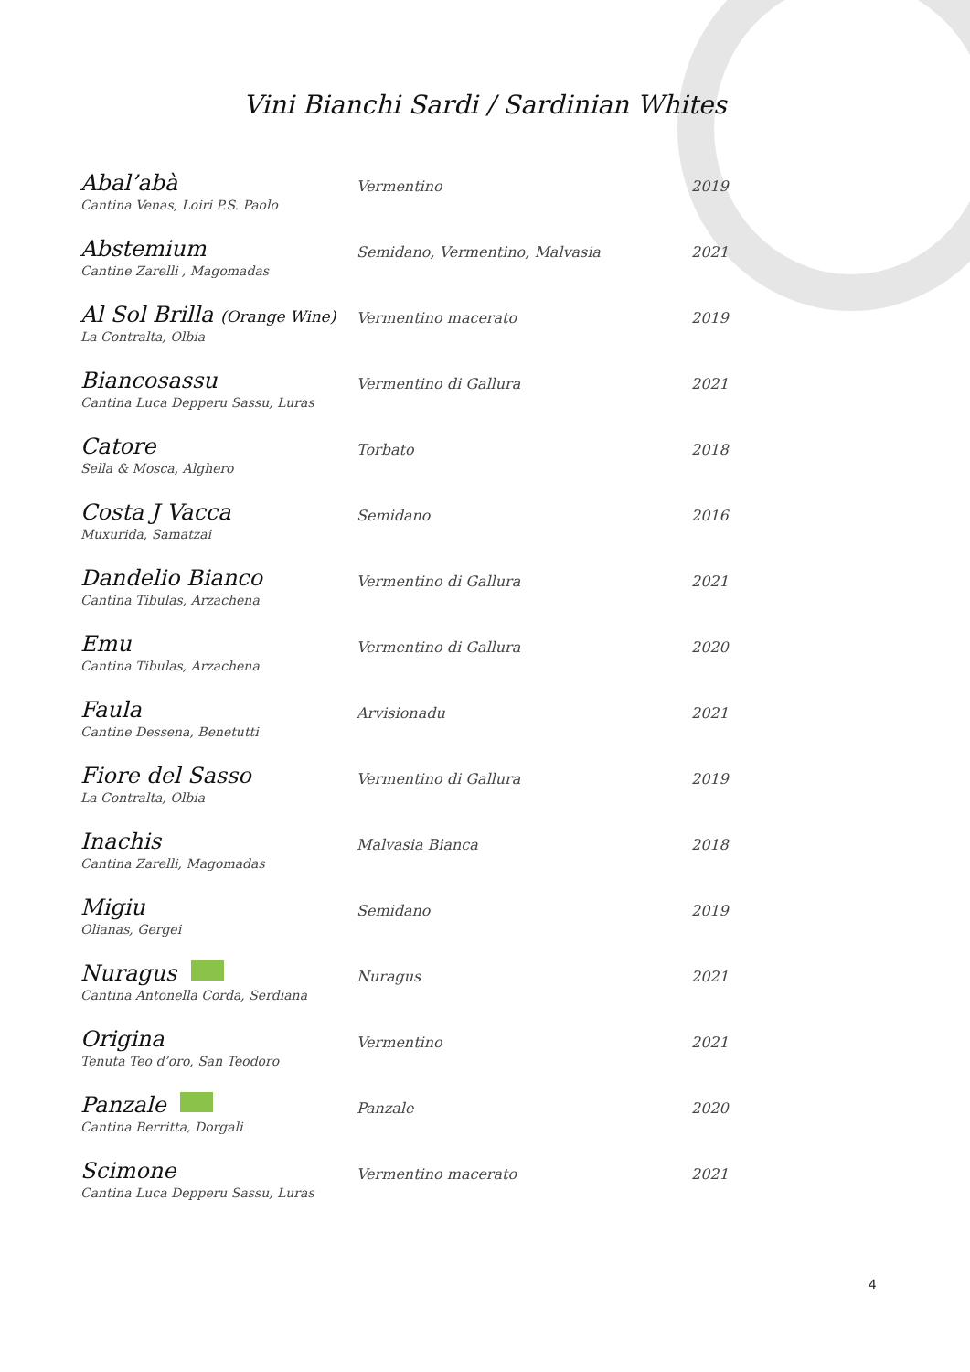Vini Bianchi Sardi / Sardinian Whites
| Abal’abà | Vermentino | 2019 |
| Cantina Venas, Loiri P.S. Paolo | | |
| Abstemium | Semidano, Vermentino, Malvasia | 2021 |
| Cantine Zarelli , Magomadas | | |
| Al Sol Brilla (Orange Wine) | Vermentino macerato | 2019 |
| La Contralta, Olbia | | |
| Biancosassu | Vermentino di Gallura | 2021 |
| Cantina Luca Depperu Sassu, Luras | | |
| Catore | Torbato | 2018 |
| Sella & Mosca, Alghero | | |
| Costa J Vacca | Semidano | 2016 |
| Muxurida, Samatzai | | |
| Dandelio Bianco | Vermentino di Gallura | 2021 |
| Cantina Tibulas, Arzachena | | |
| Emu | Vermentino di Gallura | 2020 |
| Cantina Tibulas, Arzachena | | |
| Faula | Arvisionadu | 2021 |
| Cantine Dessena, Benetutti | | |
| Fiore del Sasso | Vermentino di Gallura | 2019 |
| La Contralta, Olbia | | |
| Inachis | Malvasia Bianca | 2018 |
| Cantina Zarelli, Magomadas | | |
| Migiu | Semidano | 2019 |
| Olianas, Gergei | | |
| Nuragus | Nuragus | 2021 |
| Cantina Antonella Corda, Serdiana | | |
| Origina | Vermentino | 2021 |
| Tenuta Teo d’oro, San Teodoro | | |
| Panzale | Panzale | 2020 |
| Cantina Berritta, Dorgali | | |
| Scimone | Vermentino macerato | 2021 |
| Cantina Luca Depperu Sassu, Luras | | |
4